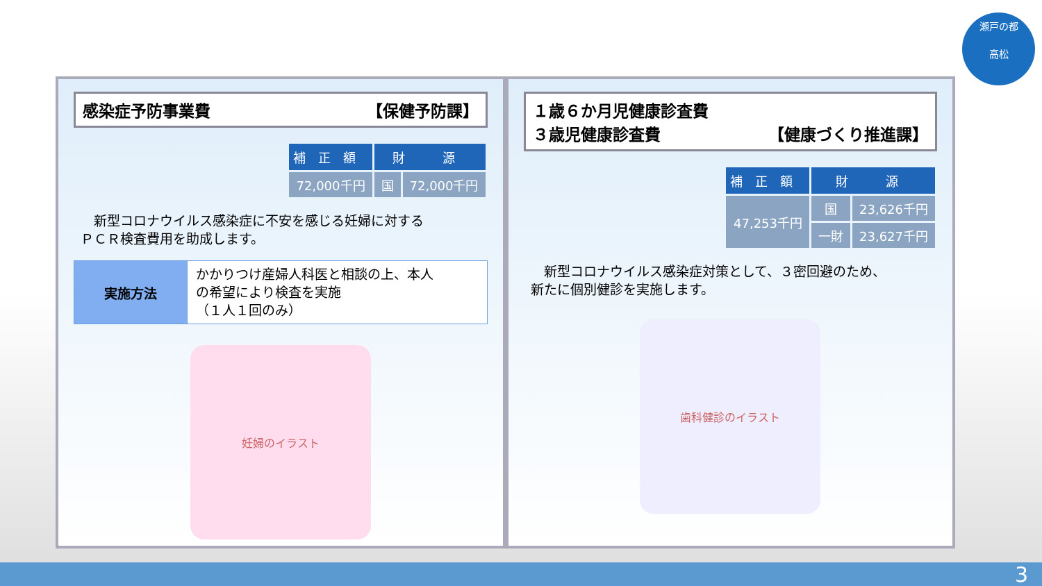瀬戸の都
高松
感染症予防事業費 【保健予防課】
| 補正額 | 財 源 | |
| --- | --- | --- |
| 72,000千円 | 国 | 72,000千円 |
　新型コロナウイルス感染症に不安を感じる妊婦に対する
ＰＣＲ検査費用を助成します。
| 実施方法 | かかりつけ産婦人科医と相談の上、本人 の希望により検査を実施 （１人１回のみ） |
妊婦のイラスト
１歳６か月児健康診査費
３歳児健康診査費 【健康づくり推進課】
| 補正額 | 財 源 | |
| --- | --- | --- |
| 47,253千円 | 国 | 23,626千円 |
| | 一財 | 23,627千円 |
　新型コロナウイルス感染症対策として、３密回避のため、
新たに個別健診を実施します。
歯科健診のイラスト
3